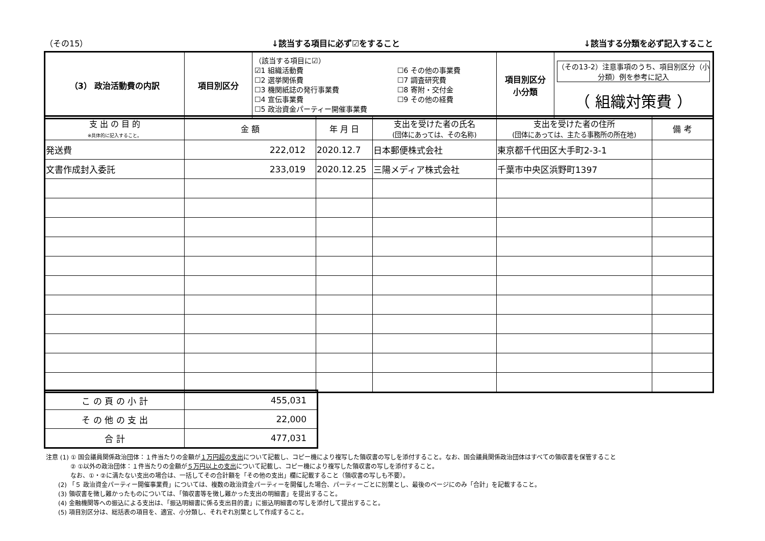（その15） ↓該当する項目に必ず☑をすること ↓該当する分類を必ず記入すること
| （3） 政治活動費の内訳 | 項目別区分 | （該当する項目に☑） ☑1 組織活動費 ☐2 選挙関係費 ☐3 機関紙誌の発行事業費 ☐4 宣伝事業費 ☐5 政治資金パーティー開催事業費 ☐6 その他の事業費 ☐7 調査研究費 ☐8 寄附・交付金 ☐9 その他の経費 | 項目別区分 小分類 | （その13-2）注意事項のうち、項目別区分（小分類）例を参考に記入 （ 組織対策費 ） |
| 支 出 の 目 的 ※具体的に記入すること。 | 金 額 | 年 月 日 | 支出を受けた者の氏名 (団体にあっては、その名称) | 支出を受けた者の住所 (団体にあっては、主たる事務所の所在地) | 備 考 |
| --- | --- | --- | --- | --- | --- |
| 発送費 | 222,012 | 2020.12.7 | 日本郵便株式会社 | 東京都千代田区大手町2-3-1 | |
| 文書作成封入委託 | 233,019 | 2020.12.25 | 三陽メディア株式会社 | 千葉市中央区浜野町1397 | |
| こ の 頁 の 小 計 | 455,031 |
| そ の 他 の 支 出 | 22,000 |
| 合 計 | 477,031 |
注意 (1) ① 国会議員関係政治団体：１件当たりの金額が１万円超の支出について記載し、コピー機により複写した領収書の写しを添付すること。なお、国会議員関係政治団体はすべての領収書を保管すること
　　　　② ①以外の政治団体：１件当たりの金額が５万円以上の支出について記載し、コピー機により複写した領収書の写しを添付すること。
　　　　なお、①・②に満たない支出の場合は、一括してその合計額を「その他の支出」欄に記載すること（領収書の写しも不要）。
　　(2) 「５ 政治資金パーティー開催事業費」については、複数の政治資金パーティーを開催した場合、パーティーごとに別葉とし、最後のページにのみ「合計」を記載すること。
　　(3) 領収書を徴し難かったものについては、「領収書等を徴し難かった支出の明細書」を提出すること。
　　(4) 金融機関等への振込による支出は、「振込明細書に係る支出目的書」に振込明細書の写しを添付して提出すること。
　　(5) 項目別区分は、総括表の項目を、適宜、小分類し、それぞれ別葉として作成すること。